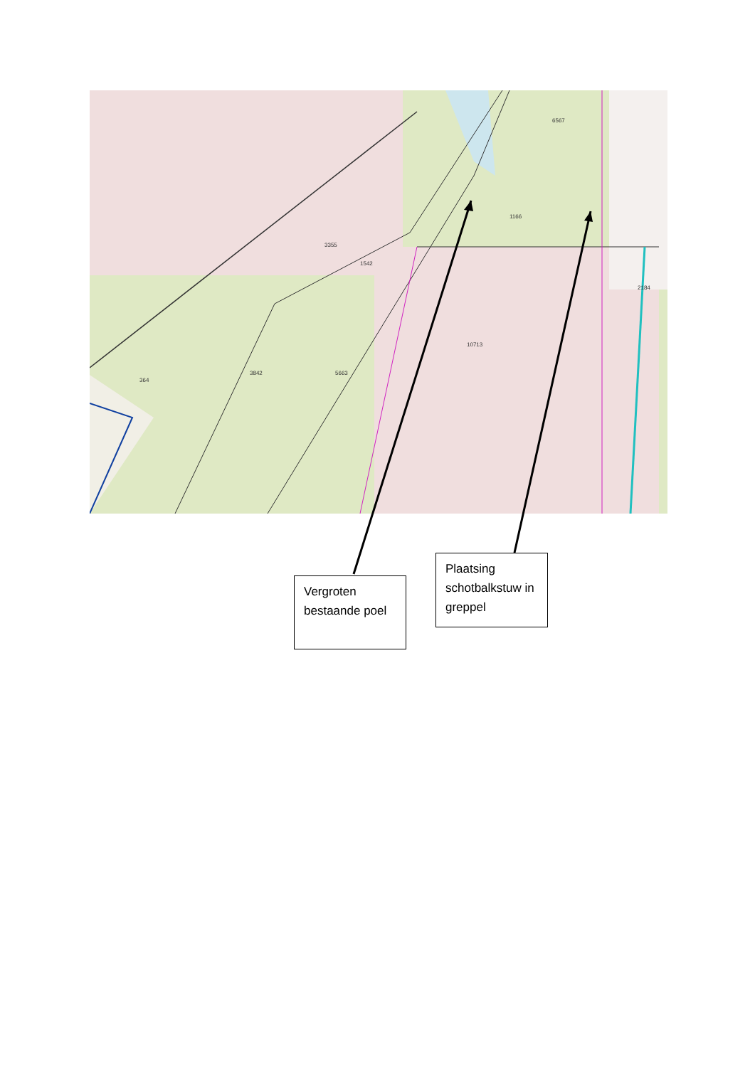1542
3355
1166
6567
3842
5663
364
10713
2184
Vergroten bestaande poel
Plaatsing schotbalkstuw in greppel